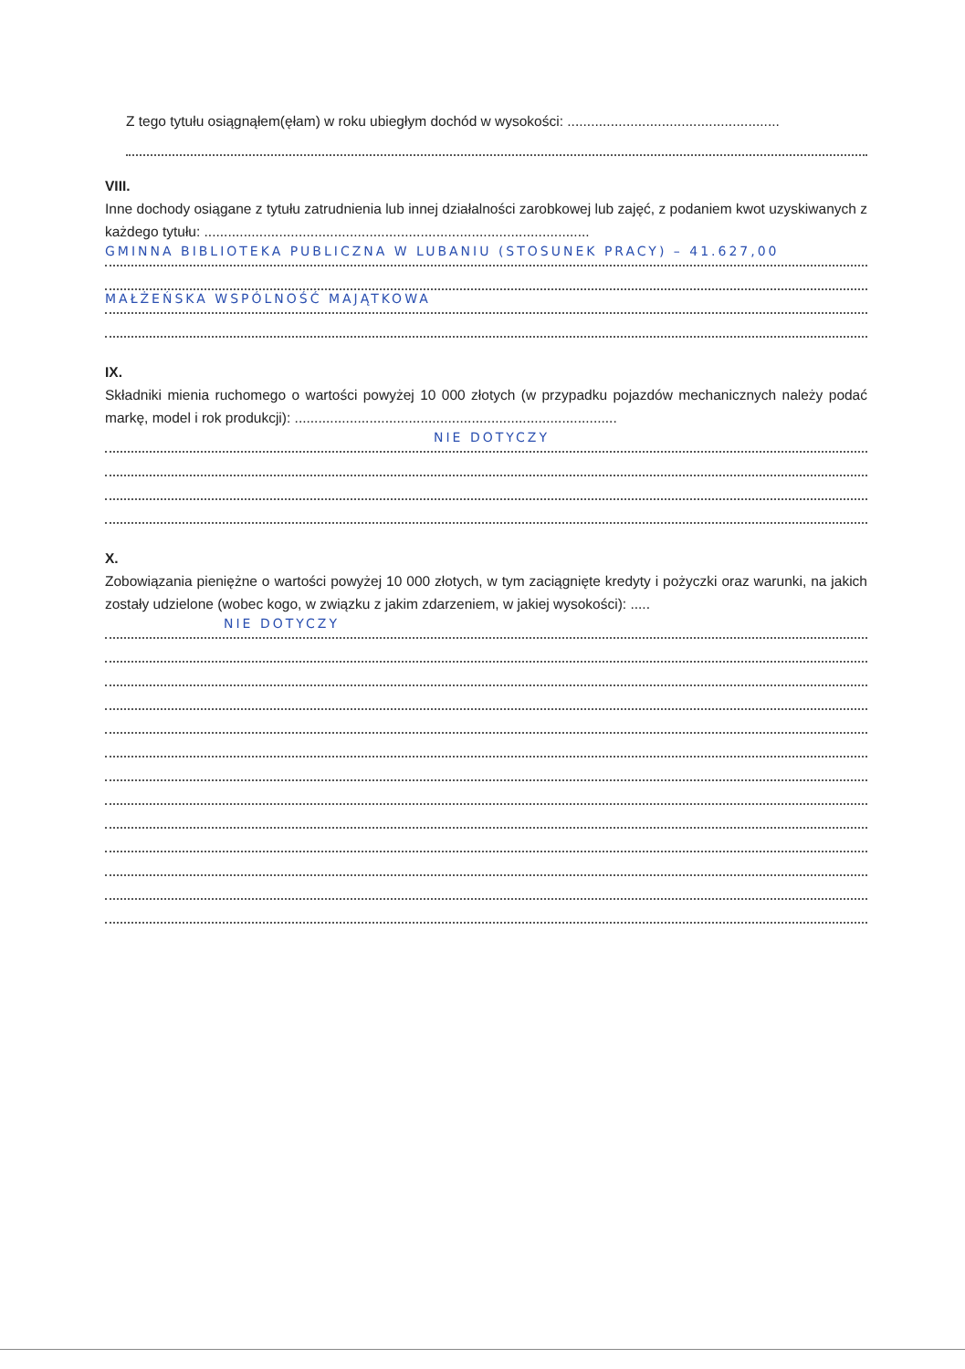Z tego tytułu osiągnąłem(ęłam) w roku ubiegłym dochód w wysokości: ......................................................
VIII.
Inne dochody osiągane z tytułu zatrudnienia lub innej działalności zarobkowej lub zajęć, z podaniem kwot uzyskiwanych z każdego tytułu: ..................................................................................................
GMINNA BIBLIOTEKA PUBLICZNA W LUBANIU (STOSUNEK PRACY) – 41.627,00
MAŁŻEŃSKA WSPÓLNOŚĆ MAJĄTKOWA
IX.
Składniki mienia ruchomego o wartości powyżej 10 000 złotych (w przypadku pojazdów mechanicznych należy podać markę, model i rok produkcji): ..................................................................................
NIE DOTYCZY
X.
Zobowiązania pieniężne o wartości powyżej 10 000 złotych, w tym zaciągnięte kredyty i pożyczki oraz warunki, na jakich zostały udzielone (wobec kogo, w związku z jakim zdarzeniem, w jakiej wysokości): .....
NIE DOTYCZY